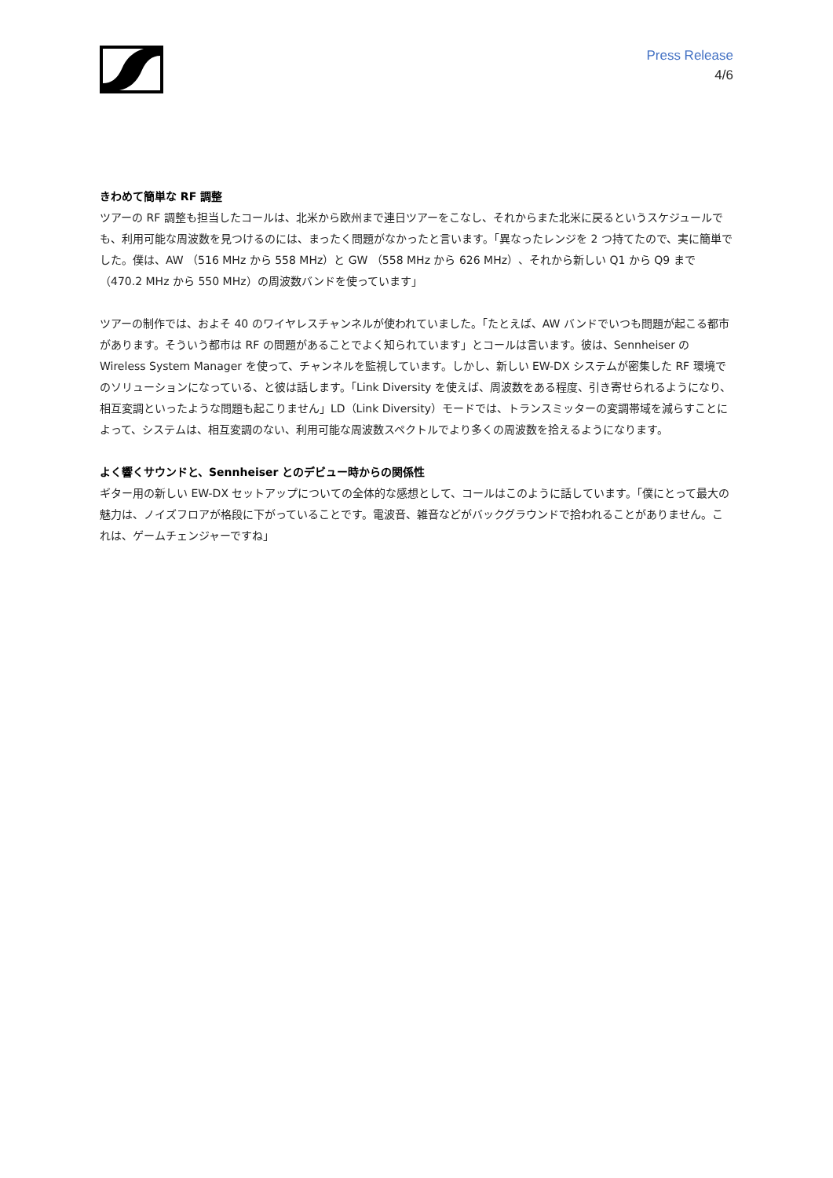Press Release
4/6
きわめて簡単な RF 調整
ツアーの RF 調整も担当したコールは、北米から欧州まで連日ツアーをこなし、それからまた北米に戻るというスケジュールでも、利用可能な周波数を見つけるのには、まったく問題がなかったと言います。「異なったレンジを 2 つ持てたので、実に簡単でした。僕は、AW （516 MHz から 558 MHz）と GW （558 MHz から 626 MHz）、それから新しい Q1 から Q9 まで（470.2 MHz から 550 MHz）の周波数バンドを使っています」
ツアーの制作では、およそ 40 のワイヤレスチャンネルが使われていました。「たとえば、AW バンドでいつも問題が起こる都市があります。そういう都市は RF の問題があることでよく知られています」とコールは言います。彼は、Sennheiser の Wireless System Manager を使って、チャンネルを監視しています。しかし、新しい EW-DX システムが密集した RF 環境でのソリューションになっている、と彼は話します。「Link Diversity を使えば、周波数をある程度、引き寄せられるようになり、相互変調といったような問題も起こりません」LD（Link Diversity）モードでは、トランスミッターの変調帯域を減らすことによって、システムは、相互変調のない、利用可能な周波数スペクトルでより多くの周波数を拾えるようになります。
よく響くサウンドと、Sennheiser とのデビュー時からの関係性
ギター用の新しい EW-DX セットアップについての全体的な感想として、コールはこのように話しています。「僕にとって最大の魅力は、ノイズフロアが格段に下がっていることです。電波音、雑音などがバックグラウンドで拾われることがありません。これは、ゲームチェンジャーですね」